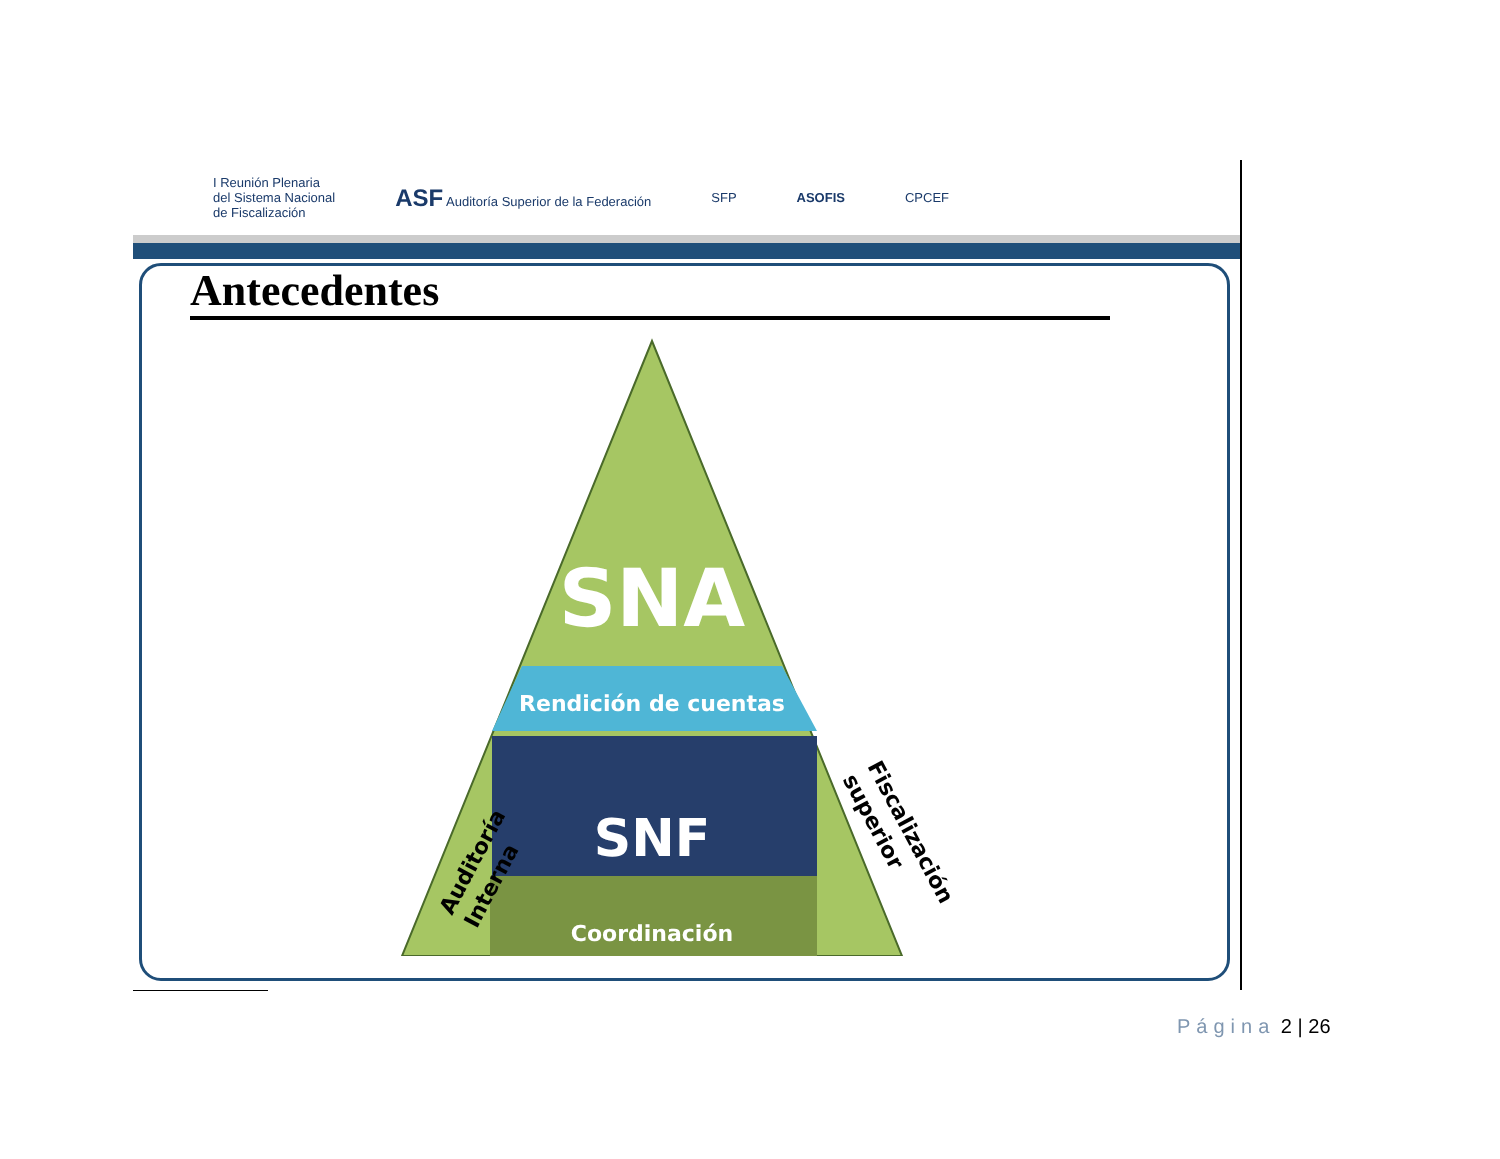I Reunión Plenaria
del Sistema Nacional
de Fiscalización
ASF Auditoría Superior de la Federación
SFP ASOFIS CPCEF
Antecedentes
SNA
Rendición de cuentas
SNF
Coordinación
Auditoría Interna
Fiscalización superior
Página 2 | 26